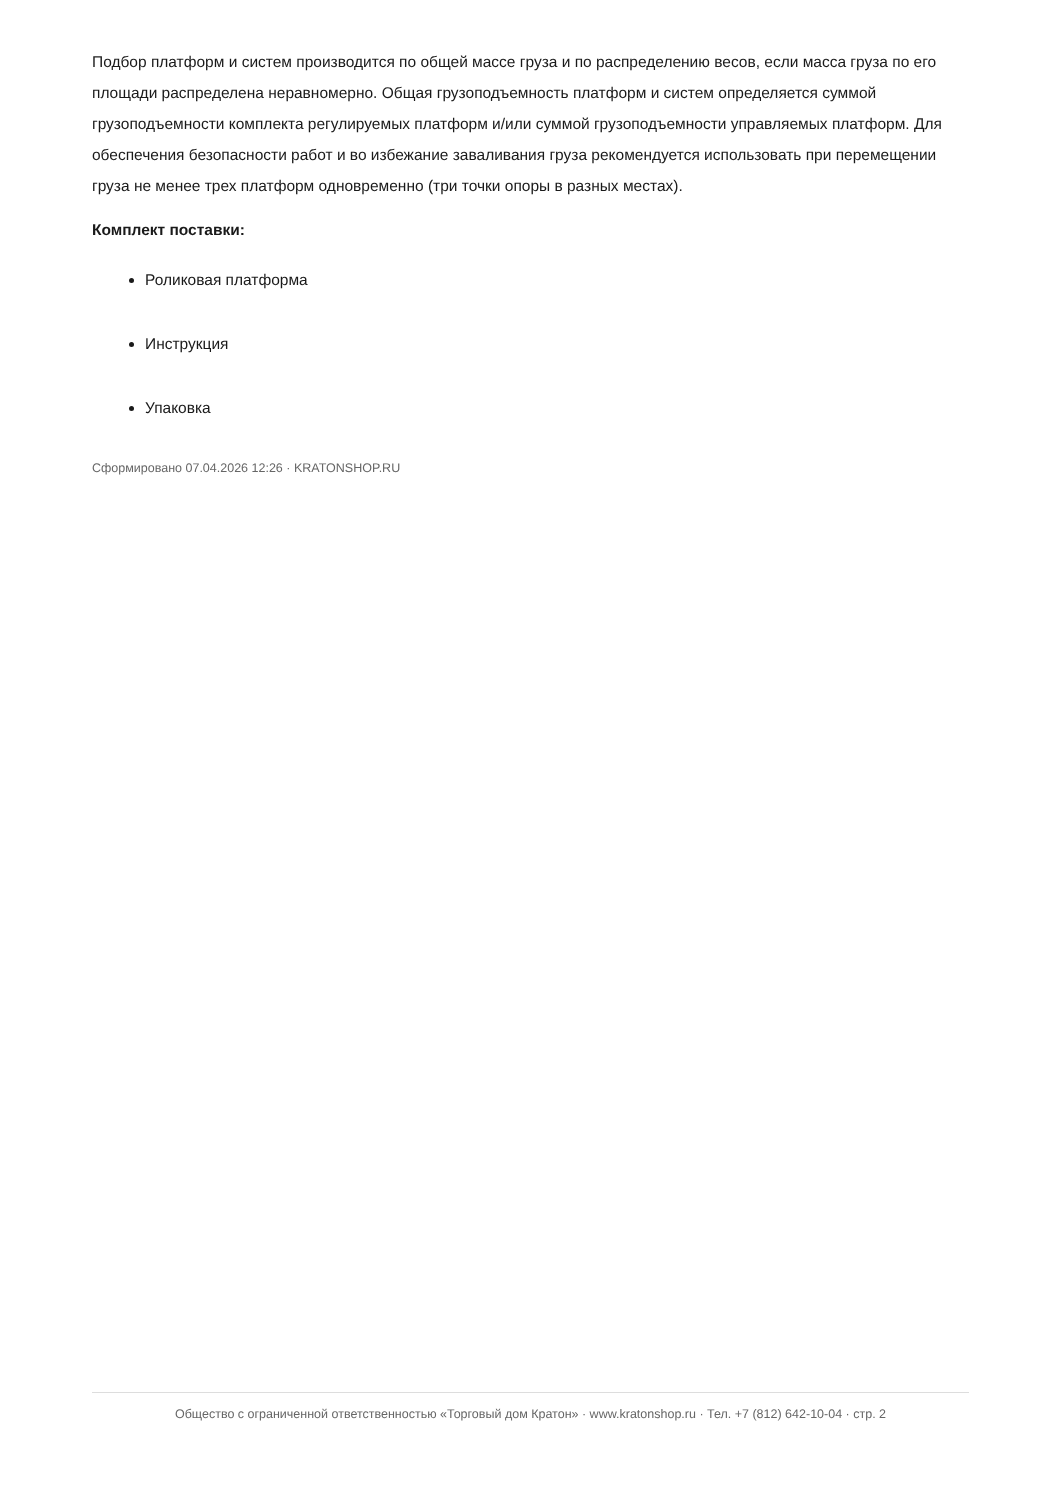Подбор платформ и систем производится по общей массе груза и по распределению весов, если масса груза по его площади распределена неравномерно. Общая грузоподъемность платформ и систем определяется суммой грузоподъемности комплекта регулируемых платформ и/или суммой грузоподъемности управляемых платформ. Для обеспечения безопасности работ и во избежание заваливания груза рекомендуется использовать при перемещении груза не менее трех платформ одновременно (три точки опоры в разных местах).
Комплект поставки:
Роликовая платформа
Инструкция
Упаковка
Сформировано 07.04.2026 12:26 · KRATONSHOP.RU
Общество с ограниченной ответственностью «Торговый дом Кратон» · www.kratonshop.ru · Тел. +7 (812) 642-10-04 · стр. 2